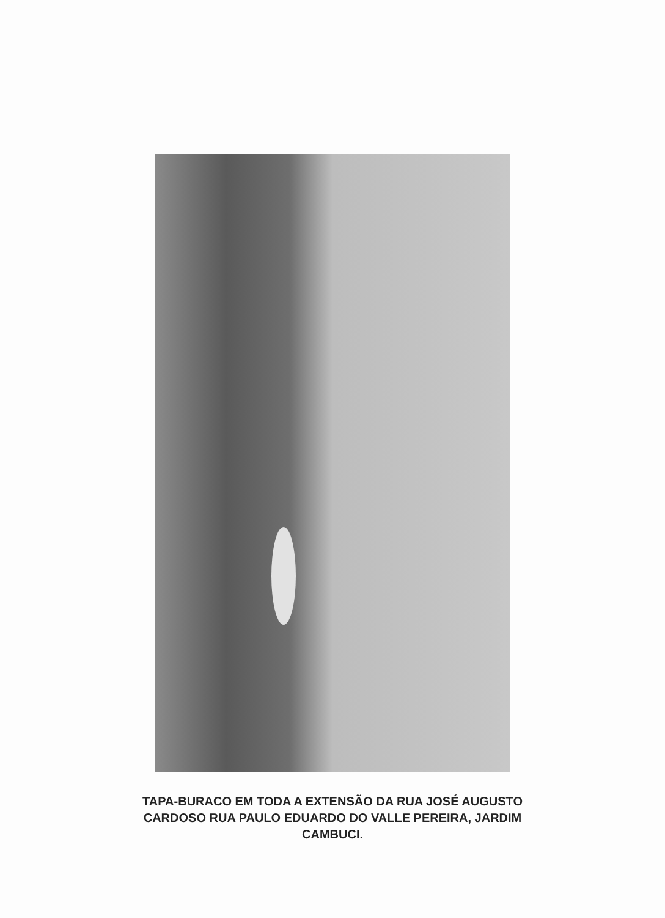TAPA-BURACO EM TODA A EXTENSÃO DA RUA JOSÉ AUGUSTO
CARDOSO RUA PAULO EDUARDO DO VALLE PEREIRA, JARDIM
CAMBUCI.